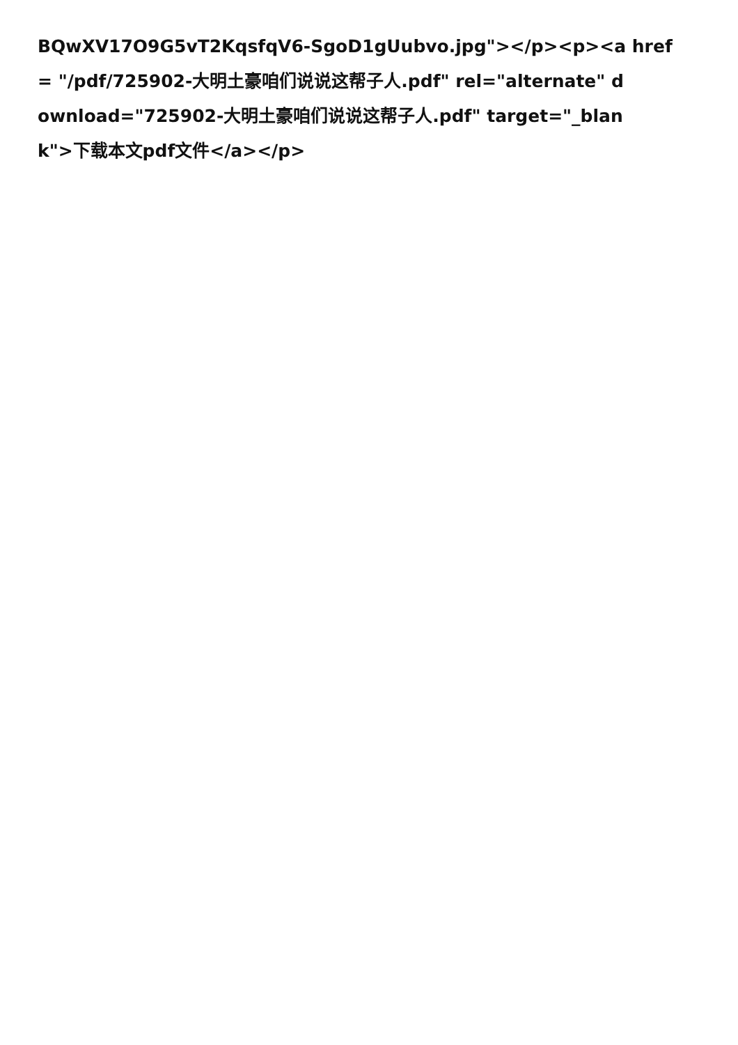BQwXV17O9G5vT2KqsfqV6-SgoD1gUubvo.jpg"></p><p><a href
= "/pdf/725902-大明土豪咱们说说这帮子人.pdf" rel="alternate" d
ownload="725902-大明土豪咱们说说这帮子人.pdf" target="_blan
k">下载本文pdf文件</a></p>